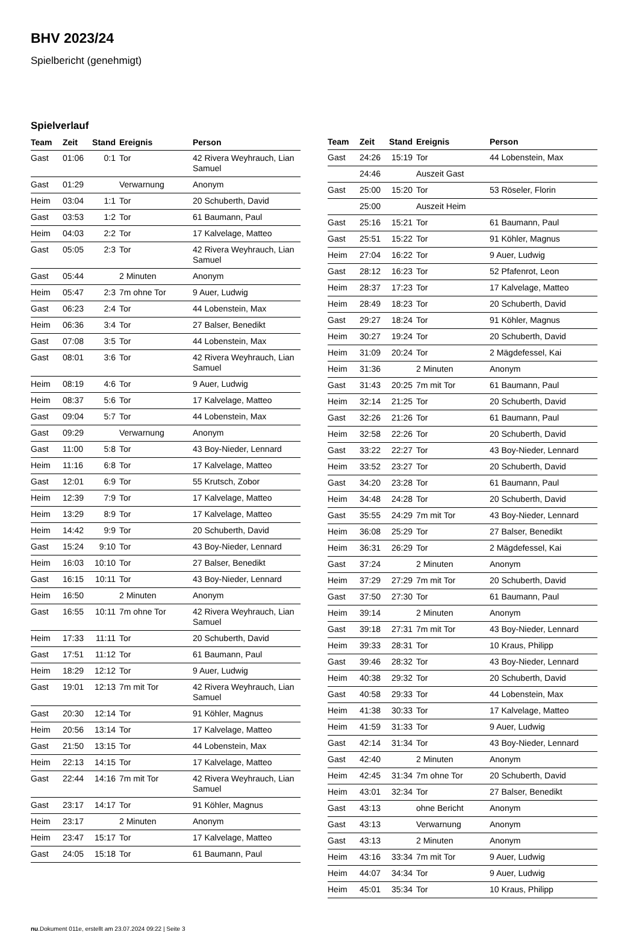BHV 2023/24
Spielbericht (genehmigt)
Spielverlauf
| Team | Zeit | Stand | Ereignis | Person |
| --- | --- | --- | --- | --- |
| Gast | 01:06 | 0:1 | Tor | 42 Rivera Weyhrauch, Lian Samuel |
| Gast | 01:29 | | Verwarnung | Anonym |
| Heim | 03:04 | 1:1 | Tor | 20 Schuberth, David |
| Gast | 03:53 | 1:2 | Tor | 61 Baumann, Paul |
| Heim | 04:03 | 2:2 | Tor | 17 Kalvelage, Matteo |
| Gast | 05:05 | 2:3 | Tor | 42 Rivera Weyhrauch, Lian Samuel |
| Gast | 05:44 | | 2 Minuten | Anonym |
| Heim | 05:47 | 2:3 | 7m ohne Tor | 9 Auer, Ludwig |
| Gast | 06:23 | 2:4 | Tor | 44 Lobenstein, Max |
| Heim | 06:36 | 3:4 | Tor | 27 Balser, Benedikt |
| Gast | 07:08 | 3:5 | Tor | 44 Lobenstein, Max |
| Gast | 08:01 | 3:6 | Tor | 42 Rivera Weyhrauch, Lian Samuel |
| Heim | 08:19 | 4:6 | Tor | 9 Auer, Ludwig |
| Heim | 08:37 | 5:6 | Tor | 17 Kalvelage, Matteo |
| Gast | 09:04 | 5:7 | Tor | 44 Lobenstein, Max |
| Gast | 09:29 | | Verwarnung | Anonym |
| Gast | 11:00 | 5:8 | Tor | 43 Boy-Nieder, Lennard |
| Heim | 11:16 | 6:8 | Tor | 17 Kalvelage, Matteo |
| Gast | 12:01 | 6:9 | Tor | 55 Krutsch, Zobor |
| Heim | 12:39 | 7:9 | Tor | 17 Kalvelage, Matteo |
| Heim | 13:29 | 8:9 | Tor | 17 Kalvelage, Matteo |
| Heim | 14:42 | 9:9 | Tor | 20 Schuberth, David |
| Gast | 15:24 | 9:10 | Tor | 43 Boy-Nieder, Lennard |
| Heim | 16:03 | 10:10 | Tor | 27 Balser, Benedikt |
| Gast | 16:15 | 10:11 | Tor | 43 Boy-Nieder, Lennard |
| Heim | 16:50 | | 2 Minuten | Anonym |
| Gast | 16:55 | 10:11 | 7m ohne Tor | 42 Rivera Weyhrauch, Lian Samuel |
| Heim | 17:33 | 11:11 | Tor | 20 Schuberth, David |
| Gast | 17:51 | 11:12 | Tor | 61 Baumann, Paul |
| Heim | 18:29 | 12:12 | Tor | 9 Auer, Ludwig |
| Gast | 19:01 | 12:13 | 7m mit Tor | 42 Rivera Weyhrauch, Lian Samuel |
| Gast | 20:30 | 12:14 | Tor | 91 Köhler, Magnus |
| Heim | 20:56 | 13:14 | Tor | 17 Kalvelage, Matteo |
| Gast | 21:50 | 13:15 | Tor | 44 Lobenstein, Max |
| Heim | 22:13 | 14:15 | Tor | 17 Kalvelage, Matteo |
| Gast | 22:44 | 14:16 | 7m mit Tor | 42 Rivera Weyhrauch, Lian Samuel |
| Gast | 23:17 | 14:17 | Tor | 91 Köhler, Magnus |
| Heim | 23:17 | | 2 Minuten | Anonym |
| Heim | 23:47 | 15:17 | Tor | 17 Kalvelage, Matteo |
| Gast | 24:05 | 15:18 | Tor | 61 Baumann, Paul |
| Team | Zeit | Stand | Ereignis | Person |
| --- | --- | --- | --- | --- |
| Gast | 24:26 | 15:19 | Tor | 44 Lobenstein, Max |
| | 24:46 | | Auszeit Gast | |
| Gast | 25:00 | 15:20 | Tor | 53 Röseler, Florin |
| | 25:00 | | Auszeit Heim | |
| Gast | 25:16 | 15:21 | Tor | 61 Baumann, Paul |
| Gast | 25:51 | 15:22 | Tor | 91 Köhler, Magnus |
| Heim | 27:04 | 16:22 | Tor | 9 Auer, Ludwig |
| Gast | 28:12 | 16:23 | Tor | 52 Pfafenrot, Leon |
| Heim | 28:37 | 17:23 | Tor | 17 Kalvelage, Matteo |
| Heim | 28:49 | 18:23 | Tor | 20 Schuberth, David |
| Gast | 29:27 | 18:24 | Tor | 91 Köhler, Magnus |
| Heim | 30:27 | 19:24 | Tor | 20 Schuberth, David |
| Heim | 31:09 | 20:24 | Tor | 2 Mägdefessel, Kai |
| Heim | 31:36 | | 2 Minuten | Anonym |
| Gast | 31:43 | 20:25 | 7m mit Tor | 61 Baumann, Paul |
| Heim | 32:14 | 21:25 | Tor | 20 Schuberth, David |
| Gast | 32:26 | 21:26 | Tor | 61 Baumann, Paul |
| Heim | 32:58 | 22:26 | Tor | 20 Schuberth, David |
| Gast | 33:22 | 22:27 | Tor | 43 Boy-Nieder, Lennard |
| Heim | 33:52 | 23:27 | Tor | 20 Schuberth, David |
| Gast | 34:20 | 23:28 | Tor | 61 Baumann, Paul |
| Heim | 34:48 | 24:28 | Tor | 20 Schuberth, David |
| Gast | 35:55 | 24:29 | 7m mit Tor | 43 Boy-Nieder, Lennard |
| Heim | 36:08 | 25:29 | Tor | 27 Balser, Benedikt |
| Heim | 36:31 | 26:29 | Tor | 2 Mägdefessel, Kai |
| Gast | 37:24 | | 2 Minuten | Anonym |
| Heim | 37:29 | 27:29 | 7m mit Tor | 20 Schuberth, David |
| Gast | 37:50 | 27:30 | Tor | 61 Baumann, Paul |
| Heim | 39:14 | | 2 Minuten | Anonym |
| Gast | 39:18 | 27:31 | 7m mit Tor | 43 Boy-Nieder, Lennard |
| Heim | 39:33 | 28:31 | Tor | 10 Kraus, Philipp |
| Gast | 39:46 | 28:32 | Tor | 43 Boy-Nieder, Lennard |
| Heim | 40:38 | 29:32 | Tor | 20 Schuberth, David |
| Gast | 40:58 | 29:33 | Tor | 44 Lobenstein, Max |
| Heim | 41:38 | 30:33 | Tor | 17 Kalvelage, Matteo |
| Heim | 41:59 | 31:33 | Tor | 9 Auer, Ludwig |
| Gast | 42:14 | 31:34 | Tor | 43 Boy-Nieder, Lennard |
| Gast | 42:40 | | 2 Minuten | Anonym |
| Heim | 42:45 | 31:34 | 7m ohne Tor | 20 Schuberth, David |
| Heim | 43:01 | 32:34 | Tor | 27 Balser, Benedikt |
| Gast | 43:13 | | ohne Bericht | Anonym |
| Gast | 43:13 | | Verwarnung | Anonym |
| Gast | 43:13 | | 2 Minuten | Anonym |
| Heim | 43:16 | 33:34 | 7m mit Tor | 9 Auer, Ludwig |
| Heim | 44:07 | 34:34 | Tor | 9 Auer, Ludwig |
| Heim | 45:01 | 35:34 | Tor | 10 Kraus, Philipp |
nu.Dokument 011e, erstellt am 23.07.2024 09:22 | Seite 3